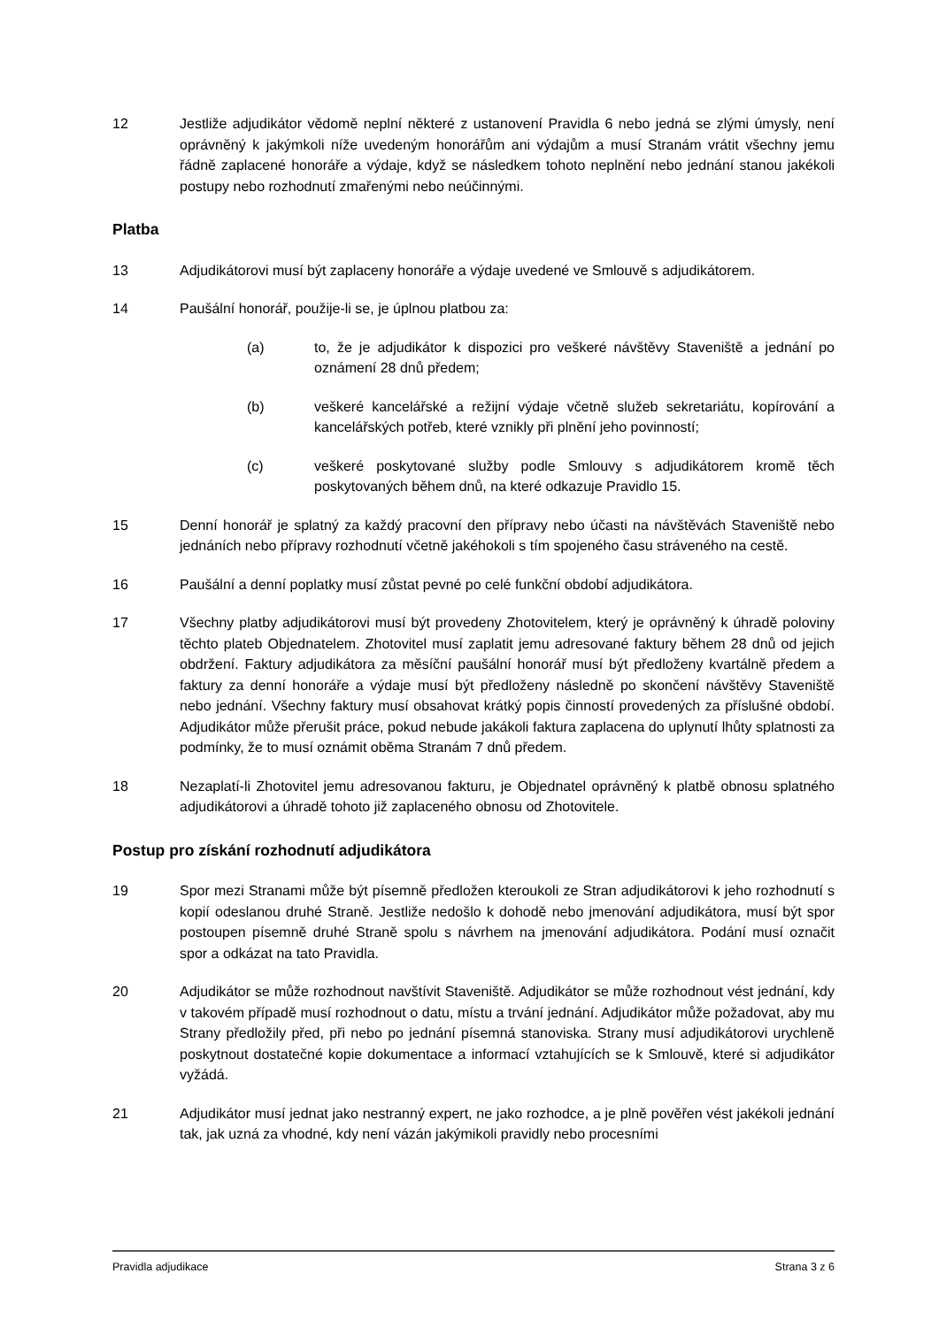12 Jestliže adjudikátor vědomě neplní některé z ustanovení Pravidla 6 nebo jedná se zlými úmysly, není oprávněný k jakýmkoli níže uvedeným honorářům ani výdajům a musí Stranám vrátit všechny jemu řádně zaplacené honoráře a výdaje, když se následkem tohoto neplnění nebo jednání stanou jakékoli postupy nebo rozhodnutí zmařenými nebo neúčinnými.
Platba
13 Adjudikátorovi musí být zaplaceny honoráře a výdaje uvedené ve Smlouvě s adjudikátorem.
14 Paušální honorář, použije-li se, je úplnou platbou za:
(a) to, že je adjudikátor k dispozici pro veškeré návštěvy Staveniště a jednání po oznámení 28 dnů předem;
(b) veškeré kancelářské a režijní výdaje včetně služeb sekretariátu, kopírování a kancelářských potřeb, které vznikly při plnění jeho povinností;
(c) veškeré poskytované služby podle Smlouvy s adjudikátorem kromě těch poskytovaných během dnů, na které odkazuje Pravidlo 15.
15 Denní honorář je splatný za každý pracovní den přípravy nebo účasti na návštěvách Staveniště nebo jednáních nebo přípravy rozhodnutí včetně jakéhokoli s tím spojeného času stráveného na cestě.
16 Paušální a denní poplatky musí zůstat pevné po celé funkční období adjudikátora.
17 Všechny platby adjudikátorovi musí být provedeny Zhotovitelem, který je oprávněný k úhradě poloviny těchto plateb Objednatelem. Zhotovitel musí zaplatit jemu adresované faktury během 28 dnů od jejich obdržení. Faktury adjudikátora za měsíční paušální honorář musí být předloženy kvartálně předem a faktury za denní honoráře a výdaje musí být předloženy následně po skončení návštěvy Staveniště nebo jednání. Všechny faktury musí obsahovat krátký popis činností provedených za příslušné období. Adjudikátor může přerušit práce, pokud nebude jakákoli faktura zaplacena do uplynutí lhůty splatnosti za podmínky, že to musí oznámit oběma Stranám 7 dnů předem.
18 Nezaplatí-li Zhotovitel jemu adresovanou fakturu, je Objednatel oprávněný k platbě obnosu splatného adjudikátorovi a úhradě tohoto již zaplaceného obnosu od Zhotovitele.
Postup pro získání rozhodnutí adjudikátora
19 Spor mezi Stranami může být písemně předložen kteroukoli ze Stran adjudikátorovi k jeho rozhodnutí s kopií odeslanou druhé Straně. Jestliže nedošlo k dohodě nebo jmenování adjudikátora, musí být spor postoupen písemně druhé Straně spolu s návrhem na jmenování adjudikátora. Podání musí označit spor a odkázat na tato Pravidla.
20 Adjudikátor se může rozhodnout navštívit Staveniště. Adjudikátor se může rozhodnout vést jednání, kdy v takovém případě musí rozhodnout o datu, místu a trvání jednání. Adjudikátor může požadovat, aby mu Strany předložily před, při nebo po jednání písemná stanoviska. Strany musí adjudikátorovi urychleně poskytnout dostatečné kopie dokumentace a informací vztahujících se k Smlouvě, které si adjudikátor vyžádá.
21 Adjudikátor musí jednat jako nestranný expert, ne jako rozhodce, a je plně pověřen vést jakékoli jednání tak, jak uzná za vhodné, kdy není vázán jakýmikoli pravidly nebo procesními
Pravidla adjudikace Strana 3 z 6